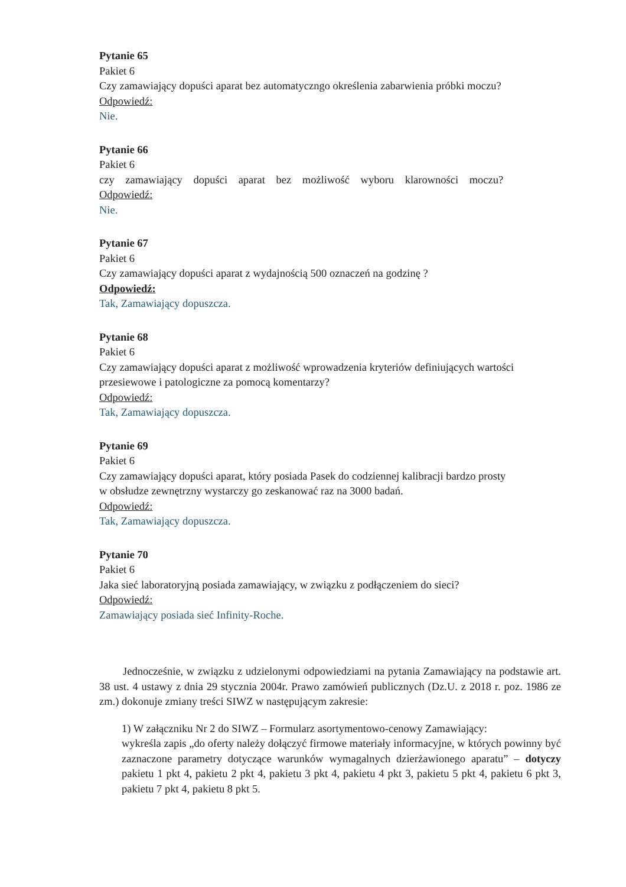Pytanie 65
Pakiet 6
Czy zamawiający dopuści aparat bez automatyczngo określenia zabarwienia próbki moczu?
Odpowiedź:
Nie.
Pytanie 66
Pakiet 6
czy zamawiający dopuści aparat bez możliwość wyboru klarowności moczu?
Odpowiedź:
Nie.
Pytanie 67
Pakiet 6
Czy zamawiający dopuści aparat z wydajnością 500 oznaczeń na godzinę ?
Odpowiedź:
Tak, Zamawiający dopuszcza.
Pytanie 68
Pakiet 6
Czy zamawiający dopuści aparat z możliwość wprowadzenia kryteriów definiujących wartości przesiewowe i patologiczne za pomocą komentarzy?
Odpowiedź:
Tak, Zamawiający dopuszcza.
Pytanie 69
Pakiet 6
Czy zamawiający dopuści aparat, który posiada Pasek do codziennej kalibracji bardzo prosty
w obsłudze zewnętrzny wystarczy go zeskanować raz na 3000 badań.
Odpowiedź:
Tak, Zamawiający dopuszcza.
Pytanie 70
Pakiet 6
Jaka sieć laboratoryjną posiada zamawiający, w związku z podłączeniem do sieci?
Odpowiedź:
Zamawiający posiada sieć Infinity-Roche.
Jednocześnie, w związku z udzielonymi odpowiedziami na pytania Zamawiający na podstawie art. 38 ust. 4 ustawy z dnia 29 stycznia 2004r. Prawo zamówień publicznych (Dz.U. z 2018 r. poz. 1986 ze zm.) dokonuje zmiany treści SIWZ w następującym zakresie:
1) W załączniku Nr 2 do SIWZ – Formularz asortymentowo-cenowy Zamawiający:
wykreśla zapis „do oferty należy dołączyć firmowe materiały informacyjne, w których powinny być zaznaczone parametry dotyczące warunków wymagalnych dzierżawionego aparatu” – dotyczy pakietu 1 pkt 4, pakietu 2 pkt 4, pakietu 3 pkt 4, pakietu 4 pkt 3, pakietu 5 pkt 4, pakietu 6 pkt 3, pakietu 7 pkt 4, pakietu 8 pkt 5.